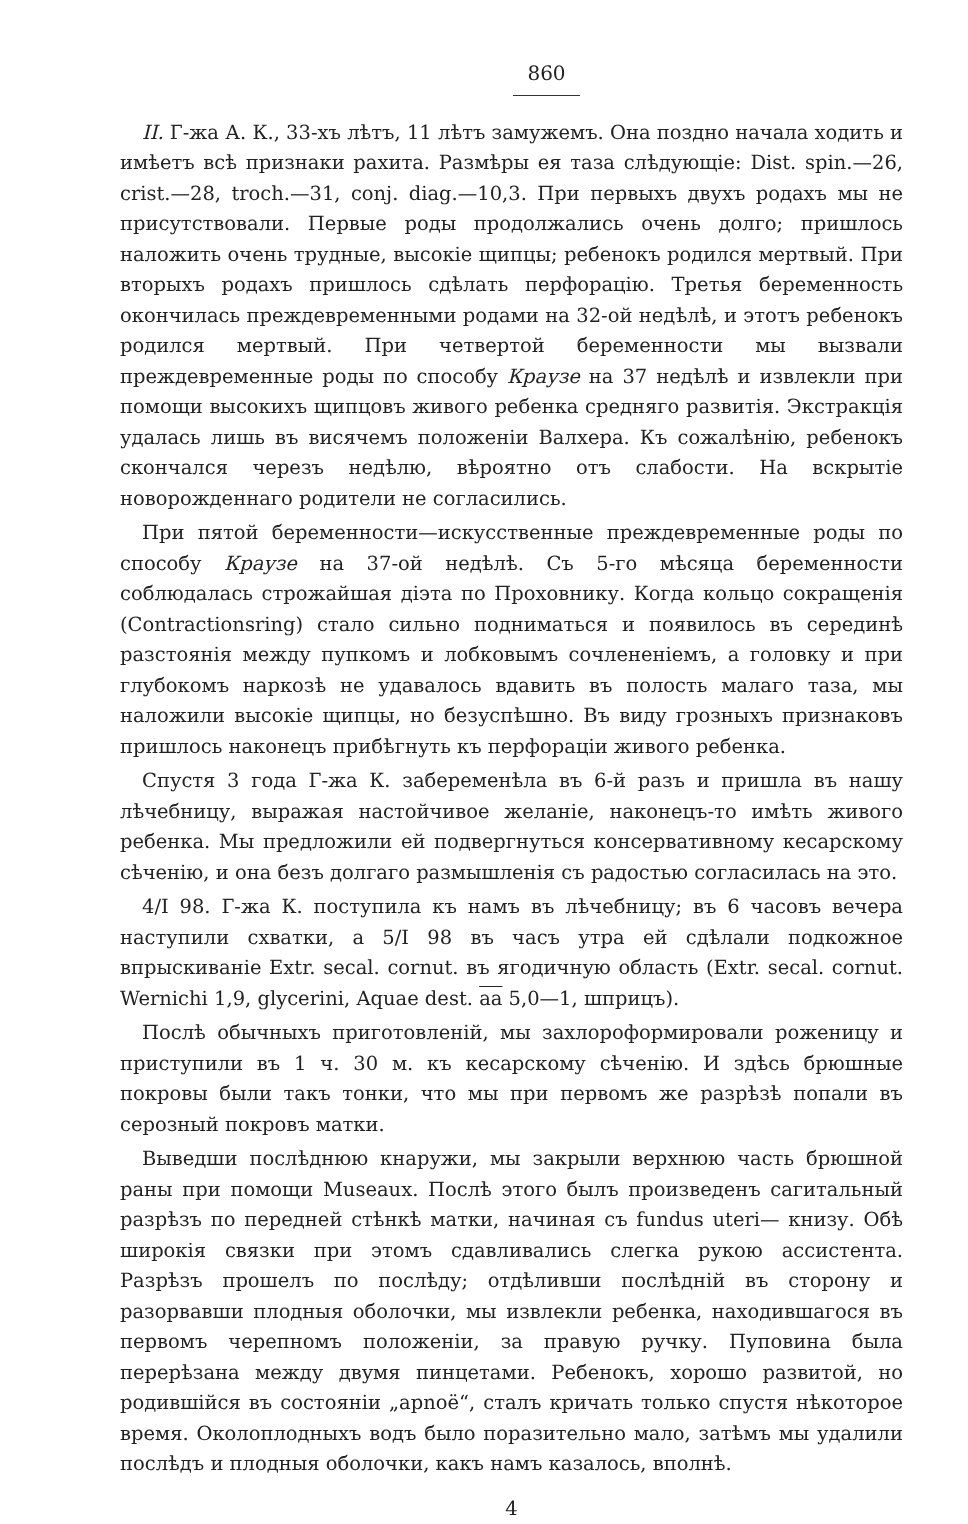860
II. Г-жа А. К., 33-хъ лѣтъ, 11 лѣтъ замужемъ. Она поздно начала ходить и имѣетъ всѣ признаки рахита. Размѣры ея таза слѣдующіе: Dist. spin.—26, crist.—28, troch.—31, conj. diag.—10,3. При первыхъ двухъ родахъ мы не присутствовали. Первые роды продолжались очень долго; пришлось наложить очень трудные, высокіе щипцы; ребенокъ родился мертвый. При вторыхъ родахъ пришлось сдѣлать перфорацію. Третья беременность окончилась преждевременными родами на 32-ой недѣлѣ, и этотъ ребенокъ родился мертвый. При четвертой беременности мы вызвали преждевременные роды по способу Краузе на 37 недѣлѣ и извлекли при помощи высокихъ щипцовъ живого ребенка средняго развитія. Экстракція удалась лишь въ висячемъ положеніи Валхера. Къ сожалѣнію, ребенокъ скончался черезъ недѣлю, вѣроятно отъ слабости. На вскрытіе новорожденнаго родители не согласились.
При пятой беременности—искусственные преждевременные роды по способу Краузе на 37-ой недѣлѣ. Съ 5-го мѣсяца беременности соблюдалась строжайшая діэта по Проховнику. Когда кольцо сокращенія (Contractionsring) стало сильно подниматься и появилось въ серединѣ разстоянія между пупкомъ и лобковымъ сочлененіемъ, а головку и при глубокомъ наркозѣ не удавалось вдавить въ полость малаго таза, мы наложили высокіе щипцы, но безуспѣшно. Въ виду грозныхъ признаковъ пришлось наконецъ прибѣгнуть къ перфораціи живого ребенка.
Спустя 3 года Г-жа К. забеременѣла въ 6-й разъ и пришла въ нашу лѣчебницу, выражая настойчивое желаніе, наконецъ-то имѣть живого ребенка. Мы предложили ей подвергнуться консервативному кесарскому сѣченію, и она безъ долгаго размышленія съ радостью согласилась на это.
4/I 98. Г-жа К. поступила къ намъ въ лѣчебницу; въ 6 часовъ вечера наступили схватки, а 5/I 98 въ часъ утра ей сдѣлали подкожное впрыскиваніе Extr. secal. cornut. въ ягодичную область (Extr. secal. cornut. Wernichi 1,9, glycerini, Aquae dest. aa 5,0—1, шприцъ).
Послѣ обычныхъ приготовленій, мы захлороформировали роженицу и приступили въ 1 ч. 30 м. къ кесарскому сѣченію. И здѣсь брюшные покровы были такъ тонки, что мы при первомъ же разрѣзѣ попали въ серозный покровъ матки.
Выведши послѣднюю кнаружи, мы закрыли верхнюю часть брюшной раны при помощи Museaux. Послѣ этого былъ произведенъ сагитальный разрѣзъ по передней стѣнкѣ матки, начиная съ fundus uteri— книзу. Обѣ широкія связки при этомъ сдавливались слегка рукою ассистента. Разрѣзъ прошелъ по послѣду; отдѣливши послѣдній въ сторону и разорвавши плодныя оболочки, мы извлекли ребенка, находившагося въ первомъ черепномъ положеніи, за правую ручку. Пуповина была перерѣзана между двумя пинцетами. Ребенокъ, хорошо развитой, но родившійся въ состояніи „apnoë“, сталъ кричать только спустя нѣкоторое время. Околоплодныхъ водъ было поразительно мало, затѣмъ мы удалили послѣдъ и плодныя оболочки, какъ намъ казалось, вполнѣ.
4